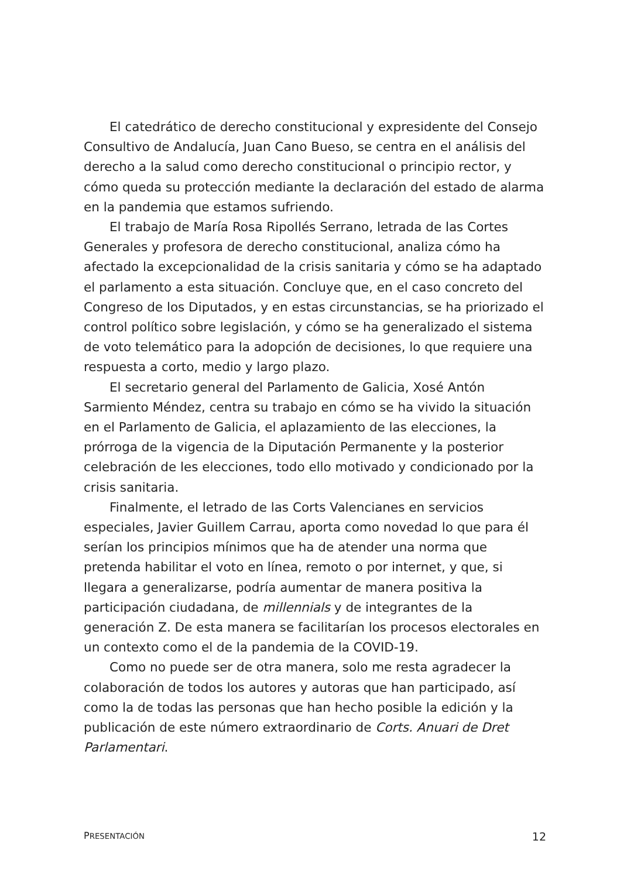El catedrático de derecho constitucional y expresidente del Consejo Consultivo de Andalucía, Juan Cano Bueso, se centra en el análisis del derecho a la salud como derecho constitucional o principio rector, y cómo queda su protección mediante la declaración del estado de alarma en la pandemia que estamos sufriendo.
El trabajo de María Rosa Ripollés Serrano, letrada de las Cortes Generales y profesora de derecho constitucional, analiza cómo ha afectado la excepcionalidad de la crisis sanitaria y cómo se ha adaptado el parlamento a esta situación. Concluye que, en el caso concreto del Congreso de los Diputados, y en estas circunstancias, se ha priorizado el control político sobre legislación, y cómo se ha generalizado el sistema de voto telemático para la adopción de decisiones, lo que requiere una respuesta a corto, medio y largo plazo.
El secretario general del Parlamento de Galicia, Xosé Antón Sarmiento Méndez, centra su trabajo en cómo se ha vivido la situación en el Parlamento de Galicia, el aplazamiento de las elecciones, la prórroga de la vigencia de la Diputación Permanente y la posterior celebración de les elecciones, todo ello motivado y condicionado por la crisis sanitaria.
Finalmente, el letrado de las Corts Valencianes en servicios especiales, Javier Guillem Carrau, aporta como novedad lo que para él serían los principios mínimos que ha de atender una norma que pretenda habilitar el voto en línea, remoto o por internet, y que, si llegara a generalizarse, podría aumentar de manera positiva la participación ciudadana, de millennials y de integrantes de la generación Z. De esta manera se facilitarían los procesos electorales en un contexto como el de la pandemia de la COVID-19.
Como no puede ser de otra manera, solo me resta agradecer la colaboración de todos los autores y autoras que han participado, así como la de todas las personas que han hecho posible la edición y la publicación de este número extraordinario de Corts. Anuari de Dret Parlamentari.
PRESENTACIÓN 12